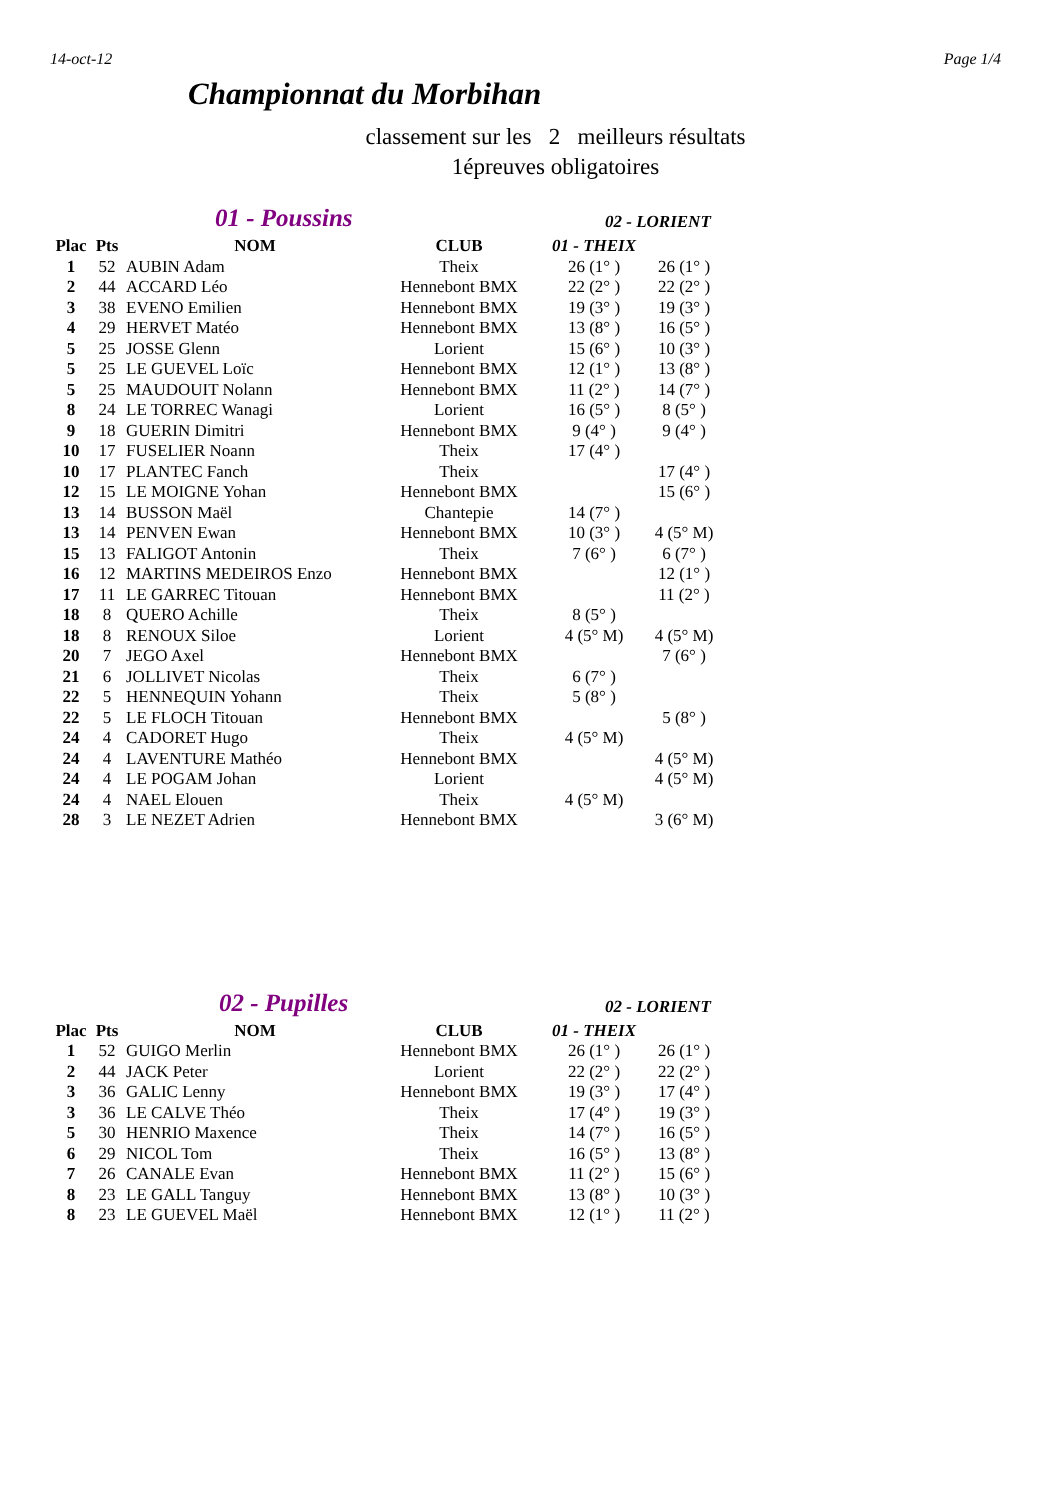14-oct-12 Page 1/4
Championnat du Morbihan
classement sur les 2 meilleurs résultats
1épreuves obligatoires
01 - Poussins 02 - LORIENT
| Plac | Pts | NOM | CLUB | 01 - THEIX | |
| --- | --- | --- | --- | --- | --- |
| 1 | 52 | AUBIN Adam | Theix | 26 (1° ) | 26 (1° ) |
| 2 | 44 | ACCARD Léo | Hennebont BMX | 22 (2° ) | 22 (2° ) |
| 3 | 38 | EVENO Emilien | Hennebont BMX | 19 (3° ) | 19 (3° ) |
| 4 | 29 | HERVET Matéo | Hennebont BMX | 13 (8° ) | 16 (5° ) |
| 5 | 25 | JOSSE Glenn | Lorient | 15 (6° ) | 10 (3° ) |
| 5 | 25 | LE GUEVEL Loïc | Hennebont BMX | 12 (1° ) | 13 (8° ) |
| 5 | 25 | MAUDOUIT Nolann | Hennebont BMX | 11 (2° ) | 14 (7° ) |
| 8 | 24 | LE TORREC Wanagi | Lorient | 16 (5° ) | 8 (5° ) |
| 9 | 18 | GUERIN Dimitri | Hennebont BMX | 9 (4° ) | 9 (4° ) |
| 10 | 17 | FUSELIER Noann | Theix | 17 (4° ) | |
| 10 | 17 | PLANTEC Fanch | Theix | | 17 (4° ) |
| 12 | 15 | LE MOIGNE Yohan | Hennebont BMX | | 15 (6° ) |
| 13 | 14 | BUSSON Maël | Chantepie | 14 (7° ) | |
| 13 | 14 | PENVEN Ewan | Hennebont BMX | 10 (3° ) | 4 (5° M) |
| 15 | 13 | FALIGOT Antonin | Theix | 7 (6° ) | 6 (7° ) |
| 16 | 12 | MARTINS MEDEIROS Enzo | Hennebont BMX | | 12 (1° ) |
| 17 | 11 | LE GARREC Titouan | Hennebont BMX | | 11 (2° ) |
| 18 | 8 | QUERO Achille | Theix | 8 (5° ) | |
| 18 | 8 | RENOUX Siloe | Lorient | 4 (5° M) | 4 (5° M) |
| 20 | 7 | JEGO Axel | Hennebont BMX | | 7 (6° ) |
| 21 | 6 | JOLLIVET Nicolas | Theix | 6 (7° ) | |
| 22 | 5 | HENNEQUIN Yohann | Theix | 5 (8° ) | |
| 22 | 5 | LE FLOCH Titouan | Hennebont BMX | | 5 (8° ) |
| 24 | 4 | CADORET Hugo | Theix | 4 (5° M) | |
| 24 | 4 | LAVENTURE Mathéo | Hennebont BMX | | 4 (5° M) |
| 24 | 4 | LE POGAM Johan | Lorient | | 4 (5° M) |
| 24 | 4 | NAEL Elouen | Theix | 4 (5° M) | |
| 28 | 3 | LE NEZET Adrien | Hennebont BMX | | 3 (6° M) |
02 - Pupilles 02 - LORIENT
| Plac | Pts | NOM | CLUB | 01 - THEIX | |
| --- | --- | --- | --- | --- | --- |
| 1 | 52 | GUIGO Merlin | Hennebont BMX | 26 (1° ) | 26 (1° ) |
| 2 | 44 | JACK Peter | Lorient | 22 (2° ) | 22 (2° ) |
| 3 | 36 | GALIC Lenny | Hennebont BMX | 19 (3° ) | 17 (4° ) |
| 3 | 36 | LE CALVE Théo | Theix | 17 (4° ) | 19 (3° ) |
| 5 | 30 | HENRIO Maxence | Theix | 14 (7° ) | 16 (5° ) |
| 6 | 29 | NICOL Tom | Theix | 16 (5° ) | 13 (8° ) |
| 7 | 26 | CANALE Evan | Hennebont BMX | 11 (2° ) | 15 (6° ) |
| 8 | 23 | LE GALL Tanguy | Hennebont BMX | 13 (8° ) | 10 (3° ) |
| 8 | 23 | LE GUEVEL Maël | Hennebont BMX | 12 (1° ) | 11 (2° ) |